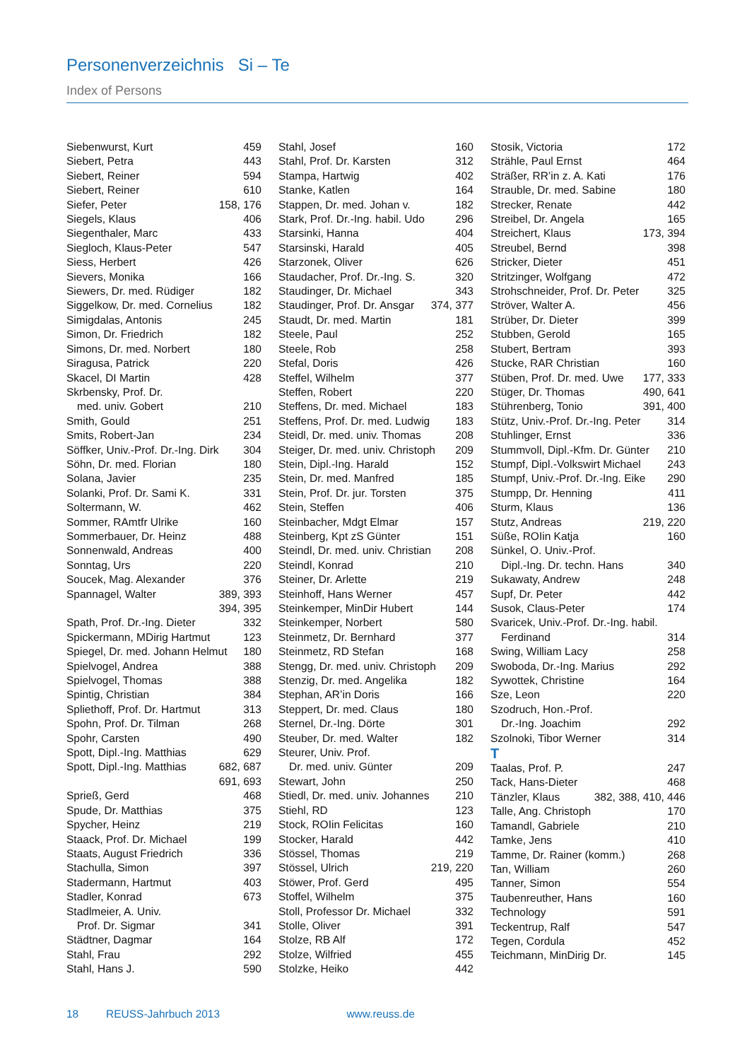Personenverzeichnis Si – Te
Index of Persons
Siebenwurst, Kurt 459
Siebert, Petra 443
Siebert, Reiner 594
Siebert, Reiner 610
Siefer, Peter 158, 176
Siegels, Klaus 406
Siegenthaler, Marc 433
Siegloch, Klaus-Peter 547
Siess, Herbert 426
Sievers, Monika 166
Siewers, Dr. med. Rüdiger 182
Siggelkow, Dr. med. Cornelius 182
Simigdalas, Antonis 245
Simon, Dr. Friedrich 182
Simons, Dr. med. Norbert 180
Siragusa, Patrick 220
Skacel, DI Martin 428
Skrbensky, Prof. Dr.
med. univ. Gobert 210
Smith, Gould 251
Smits, Robert-Jan 234
Söffker, Univ.-Prof. Dr.-Ing. Dirk 304
Söhn, Dr. med. Florian 180
Solana, Javier 235
Solanki, Prof. Dr. Sami K. 331
Soltermann, W. 462
Sommer, RAmtfr Ulrike 160
Sommerbauer, Dr. Heinz 488
Sonnenwald, Andreas 400
Sonntag, Urs 220
Soucek, Mag. Alexander 376
Spannagel, Walter 389, 393
394, 395
Spath, Prof. Dr.-Ing. Dieter 332
Spickermann, MDirig Hartmut 123
Spiegel, Dr. med. Johann Helmut 180
Spielvogel, Andrea 388
Spielvogel, Thomas 388
Spintig, Christian 384
Spliethoff, Prof. Dr. Hartmut 313
Spohn, Prof. Dr. Tilman 268
Spohr, Carsten 490
Spott, Dipl.-Ing. Matthias 629
Spott, Dipl.-Ing. Matthias 682, 687
691, 693
Sprieß, Gerd 468
Spude, Dr. Matthias 375
Spycher, Heinz 219
Staack, Prof. Dr. Michael 199
Staats, August Friedrich 336
Stachulla, Simon 397
Stadermann, Hartmut 403
Stadler, Konrad 673
Stadlmeier, A. Univ.
Prof. Dr. Sigmar 341
Städtner, Dagmar 164
Stahl, Frau 292
Stahl, Hans J. 590
Stahl, Josef 160
Stahl, Prof. Dr. Karsten 312
Stampa, Hartwig 402
Stanke, Katlen 164
Stappen, Dr. med. Johan v. 182
Stark, Prof. Dr.-Ing. habil. Udo 296
Starsinki, Hanna 404
Starsinski, Harald 405
Starzonek, Oliver 626
Staudacher, Prof. Dr.-Ing. S. 320
Staudinger, Dr. Michael 343
Staudinger, Prof. Dr. Ansgar 374, 377
Staudt, Dr. med. Martin 181
Steele, Paul 252
Steele, Rob 258
Stefal, Doris 426
Steffel, Wilhelm 377
Steffen, Robert 220
Steffens, Dr. med. Michael 183
Steffens, Prof. Dr. med. Ludwig 183
Steidl, Dr. med. univ. Thomas 208
Steiger, Dr. med. univ. Christoph 209
Stein, Dipl.-Ing. Harald 152
Stein, Dr. med. Manfred 185
Stein, Prof. Dr. jur. Torsten 375
Stein, Steffen 406
Steinbacher, Mdgt Elmar 157
Steinberg, Kpt zS Günter 151
Steindl, Dr. med. univ. Christian 208
Steindl, Konrad 210
Steiner, Dr. Arlette 219
Steinhoff, Hans Werner 457
Steinkemper, MinDir Hubert 144
Steinkemper, Norbert 580
Steinmetz, Dr. Bernhard 377
Steinmetz, RD Stefan 168
Stengg, Dr. med. univ. Christoph 209
Stenzig, Dr. med. Angelika 182
Stephan, AR’in Doris 166
Steppert, Dr. med. Claus 180
Sternel, Dr.-Ing. Dörte 301
Steuber, Dr. med. Walter 182
Steurer, Univ. Prof.
Dr. med. univ. Günter 209
Stewart, John 250
Stiedl, Dr. med. univ. Johannes 210
Stiehl, RD 123
Stock, ROIin Felicitas 160
Stocker, Harald 442
Stössel, Thomas 219
Stössel, Ulrich 219, 220
Stöwer, Prof. Gerd 495
Stoffel, Wilhelm 375
Stoll, Professor Dr. Michael 332
Stolle, Oliver 391
Stolze, RB Alf 172
Stolze, Wilfried 455
Stolzke, Heiko 442
Stosik, Victoria 172
Strähle, Paul Ernst 464
Sträßer, RR’in z. A. Kati 176
Strauble, Dr. med. Sabine 180
Strecker, Renate 442
Streibel, Dr. Angela 165
Streichert, Klaus 173, 394
Streubel, Bernd 398
Stricker, Dieter 451
Stritzinger, Wolfgang 472
Strohschneider, Prof. Dr. Peter 325
Ströver, Walter A. 456
Strüber, Dr. Dieter 399
Stubben, Gerold 165
Stubert, Bertram 393
Stucke, RAR Christian 160
Stüben, Prof. Dr. med. Uwe 177, 333
Stüger, Dr. Thomas 490, 641
Stührenberg, Tonio 391, 400
Stütz, Univ.-Prof. Dr.-Ing. Peter 314
Stuhlinger, Ernst 336
Stummvoll, Dipl.-Kfm. Dr. Günter 210
Stumpf, Dipl.-Volkswirt Michael 243
Stumpf, Univ.-Prof. Dr.-Ing. Eike 290
Stumpp, Dr. Henning 411
Sturm, Klaus 136
Stutz, Andreas 219, 220
Süße, ROIin Katja 160
Sünkel, O. Univ.-Prof.
Dipl.-Ing. Dr. techn. Hans 340
Sukawaty, Andrew 248
Supf, Dr. Peter 442
Susok, Claus-Peter 174
Svaricek, Univ.-Prof. Dr.-Ing. habil.
Ferdinand 314
Swing, William Lacy 258
Swoboda, Dr.-Ing. Marius 292
Sywottek, Christine 164
Sze, Leon 220
Szodruch, Hon.-Prof.
Dr.-Ing. Joachim 292
Szolnoki, Tibor Werner 314
T
Taalas, Prof. P. 247
Tack, Hans-Dieter 468
Tänzler, Klaus 382, 388, 410, 446
Talle, Ang. Christoph 170
Tamandl, Gabriele 210
Tamke, Jens 410
Tamme, Dr. Rainer (komm.) 268
Tan, William 260
Tanner, Simon 554
Taubenreuther, Hans 160
Technology 591
Teckentrup, Ralf 547
Tegen, Cordula 452
Teichmann, MinDirig Dr. 145
18 REUSS-Jahrbuch 2013 www.reuss.de